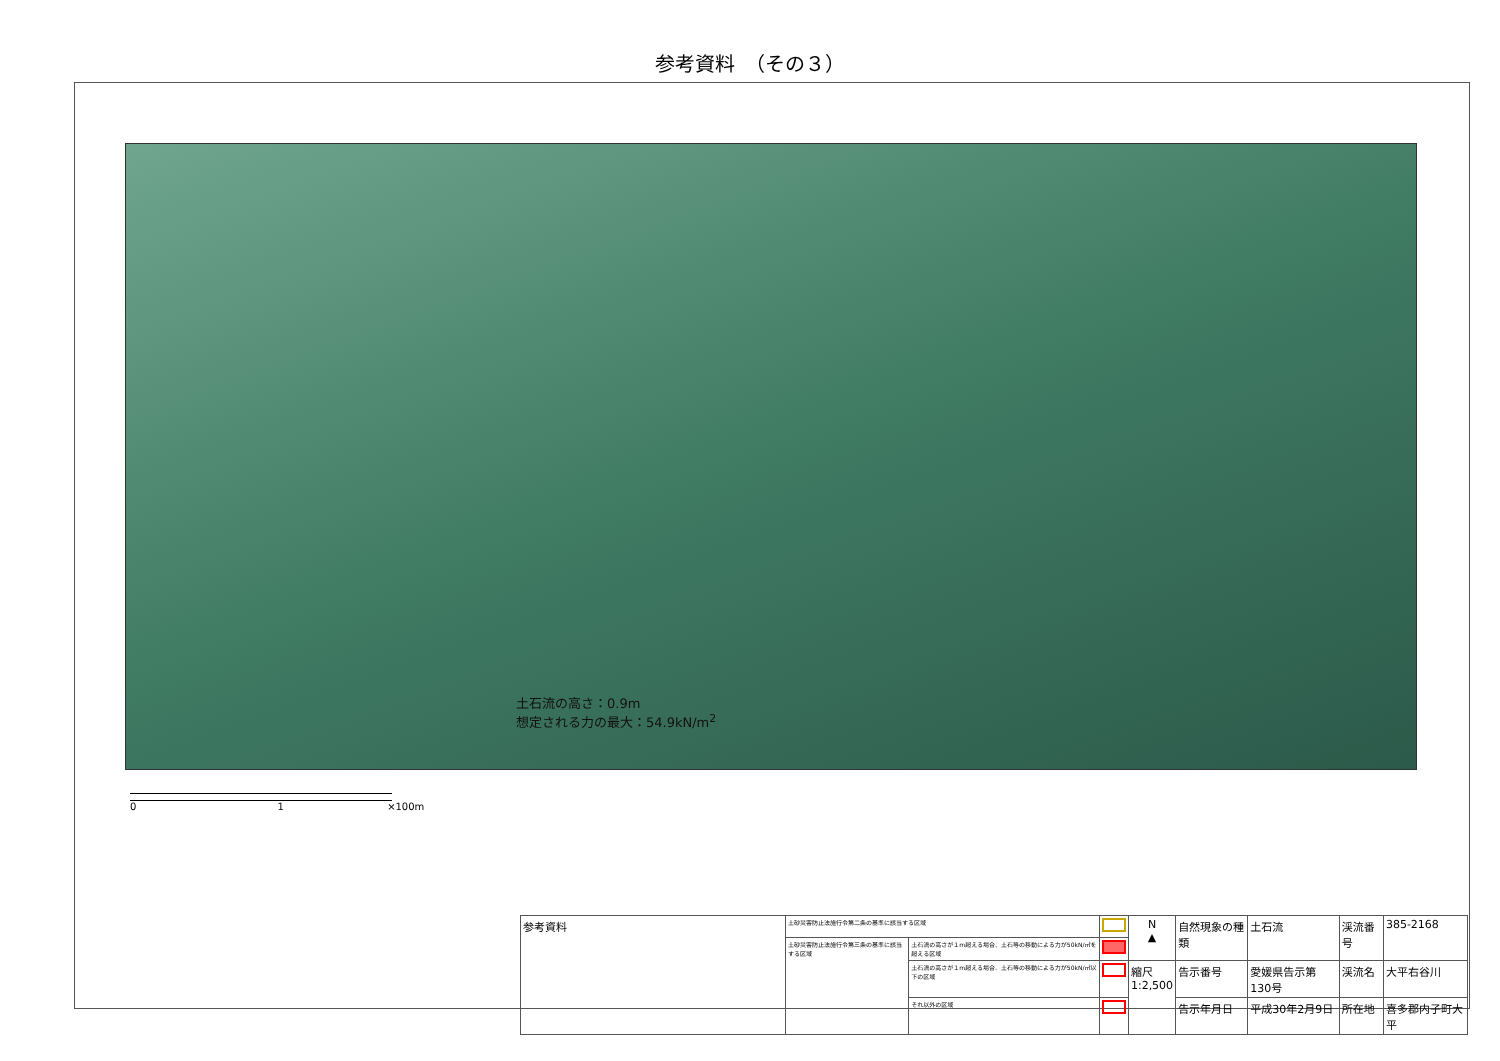参考資料　（その３）
土石流の高さ：0.9m
想定される力の最大：54.9kN/m<sup>2</sup>
0 1 ×100m
| 参考資料 | 土砂災害防止法施行令第二条の基準に該当する区域 | | | N ▲ | 自然現象の種類 | 土石流 | 渓流番号 | 385-2168 |
| | 土砂災害防止法施行令第三条の基準に該当する区域 | 土石流の高さが１m超える場合、土石等の移動による力が50kN/㎡を超える区域 | | | | | | |
| | | 土石流の高さが１m超える場合、土石等の移動による力が50kN/㎡以下の区域 | | 縮尺 1:2,500 | 告示番号 | 愛媛県告示第130号 | 渓流名 | 大平右谷川 |
| | | それ以外の区域 | | | 告示年月日 | 平成30年2月9日 | 所在地 | 喜多郡内子町大平 |